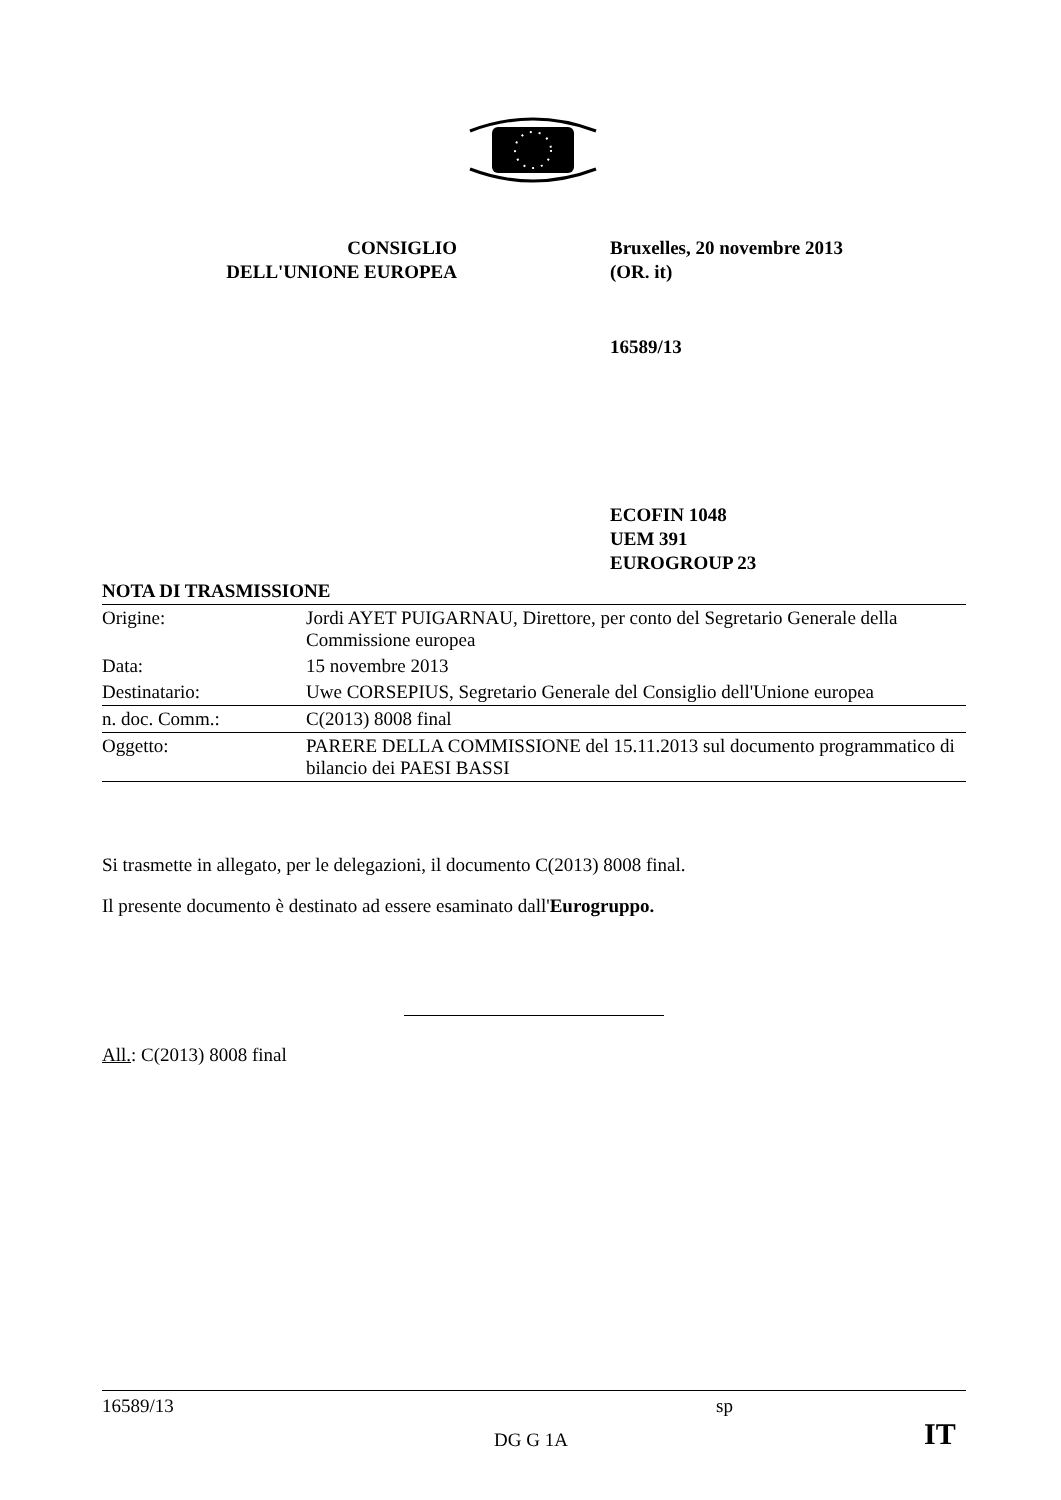CONSIGLIO
DELL'UNIONE EUROPEA
Bruxelles, 20 novembre 2013
(OR. it)
16589/13
ECOFIN 1048
UEM 391
EUROGROUP 23
NOTA DI TRASMISSIONE
| Origine: | Jordi AYET PUIGARNAU, Direttore, per conto del Segretario Generale della Commissione europea |
| Data: | 15 novembre 2013 |
| Destinatario: | Uwe CORSEPIUS, Segretario Generale del Consiglio dell'Unione europea |
| n. doc. Comm.: | C(2013) 8008 final |
| Oggetto: | PARERE DELLA COMMISSIONE del 15.11.2013 sul documento programmatico di bilancio dei PAESI BASSI |
Si trasmette in allegato, per le delegazioni, il documento C(2013) 8008 final.
Il presente documento è destinato ad essere esaminato dall'Eurogruppo.
All.: C(2013) 8008 final
16589/13 sp
DG G 1A IT